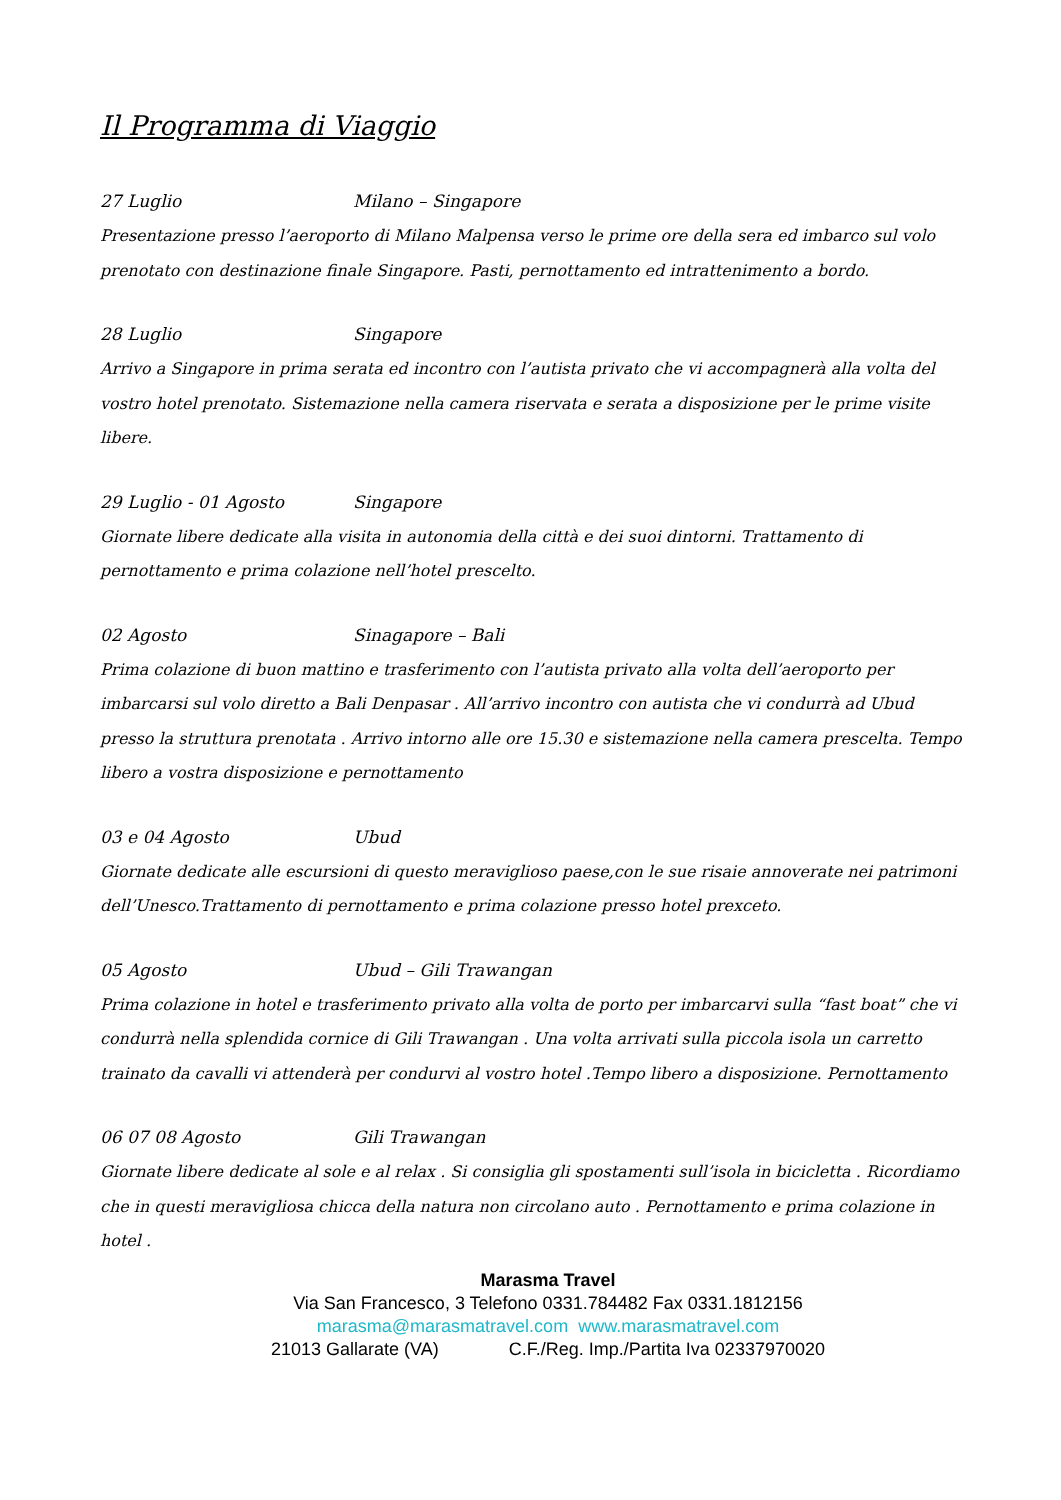Il Programma di Viaggio
27 Luglio Milano – Singapore
Presentazione presso l’aeroporto di Milano Malpensa verso le prime ore della sera ed imbarco sul volo prenotato con destinazione finale Singapore. Pasti, pernottamento ed intrattenimento a bordo.
28 Luglio Singapore
Arrivo a Singapore in prima serata ed incontro con l’autista privato che vi accompagnerà alla volta del vostro hotel prenotato. Sistemazione nella camera riservata e serata a disposizione per le prime visite libere.
29 Luglio - 01 Agosto Singapore
Giornate libere dedicate alla visita in autonomia della città e dei suoi dintorni. Trattamento di pernottamento e prima colazione nell’hotel prescelto.
02 Agosto Sinagapore – Bali
Prima colazione di buon mattino e trasferimento con l’autista privato alla volta dell’aeroporto per imbarcarsi sul volo diretto a Bali Denpasar . All’arrivo incontro con autista che vi condurrà ad Ubud presso la struttura prenotata . Arrivo intorno alle ore 15.30 e sistemazione nella camera prescelta. Tempo libero a vostra disposizione e pernottamento
03 e 04 Agosto Ubud
Giornate dedicate alle escursioni di questo meraviglioso paese,con le sue risaie annoverate nei patrimoni dell’Unesco.Trattamento di pernottamento e prima colazione presso hotel prexceto.
05 Agosto Ubud – Gili Trawangan
Prima colazione in hotel e trasferimento privato alla volta de porto per imbarcarvi sulla “fast boat” che vi condurrà nella splendida cornice di Gili Trawangan . Una volta arrivati sulla piccola isola un carretto trainato da cavalli vi attenderà per condurvi al vostro hotel .Tempo libero a disposizione. Pernottamento
06 07 08 Agosto Gili Trawangan
Giornate libere dedicate al sole e al relax . Si consiglia gli spostamenti sull’isola in bicicletta . Ricordiamo che in questi meravigliosa chicca della natura non circolano auto . Pernottamento e prima colazione in hotel .
Marasma Travel
Via San Francesco, 3 Telefono 0331.784482 Fax 0331.1812156
marasma@marasmatravel.com www.marasmatravel.com
21013 Gallarate (VA) C.F./Reg. Imp./Partita Iva 02337970020